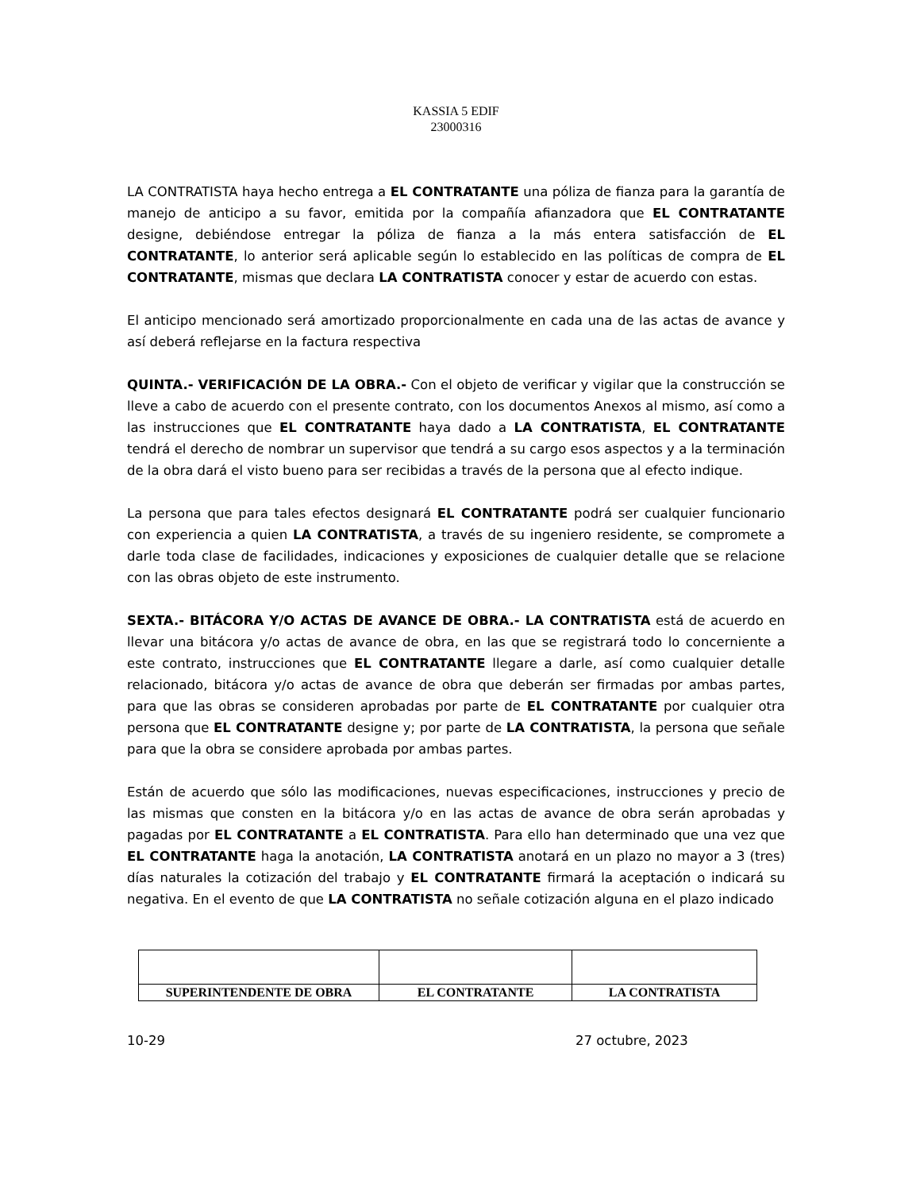KASSIA 5 EDIF
23000316
LA CONTRATISTA haya hecho entrega a EL CONTRATANTE una póliza de fianza para la garantía de manejo de anticipo a su favor, emitida por la compañía afianzadora que EL CONTRATANTE designe, debiéndose entregar la póliza de fianza a la más entera satisfacción de EL CONTRATANTE, lo anterior será aplicable según lo establecido en las políticas de compra de EL CONTRATANTE, mismas que declara LA CONTRATISTA conocer y estar de acuerdo con estas.
El anticipo mencionado será amortizado proporcionalmente en cada una de las actas de avance y así deberá reflejarse en la factura respectiva
QUINTA.- VERIFICACIÓN DE LA OBRA.- Con el objeto de verificar y vigilar que la construcción se lleve a cabo de acuerdo con el presente contrato, con los documentos Anexos al mismo, así como a las instrucciones que EL CONTRATANTE haya dado a LA CONTRATISTA, EL CONTRATANTE tendrá el derecho de nombrar un supervisor que tendrá a su cargo esos aspectos y a la terminación de la obra dará el visto bueno para ser recibidas a través de la persona que al efecto indique.
La persona que para tales efectos designará EL CONTRATANTE podrá ser cualquier funcionario con experiencia a quien LA CONTRATISTA, a través de su ingeniero residente, se compromete a darle toda clase de facilidades, indicaciones y exposiciones de cualquier detalle que se relacione con las obras objeto de este instrumento.
SEXTA.- BITÁCORA Y/O ACTAS DE AVANCE DE OBRA.- LA CONTRATISTA está de acuerdo en llevar una bitácora y/o actas de avance de obra, en las que se registrará todo lo concerniente a este contrato, instrucciones que EL CONTRATANTE llegare a darle, así como cualquier detalle relacionado, bitácora y/o actas de avance de obra que deberán ser firmadas por ambas partes, para que las obras se consideren aprobadas por parte de EL CONTRATANTE por cualquier otra persona que EL CONTRATANTE designe y; por parte de LA CONTRATISTA, la persona que señale para que la obra se considere aprobada por ambas partes.
Están de acuerdo que sólo las modificaciones, nuevas especificaciones, instrucciones y precio de las mismas que consten en la bitácora y/o en las actas de avance de obra serán aprobadas y pagadas por EL CONTRATANTE a EL CONTRATISTA. Para ello han determinado que una vez que EL CONTRATANTE haga la anotación, LA CONTRATISTA anotará en un plazo no mayor a 3 (tres) días naturales la cotización del trabajo y EL CONTRATANTE firmará la aceptación o indicará su negativa. En el evento de que LA CONTRATISTA no señale cotización alguna en el plazo indicado
| SUPERINTENDENTE DE OBRA | EL CONTRATANTE | LA CONTRATISTA |
10-29 27 octubre, 2023